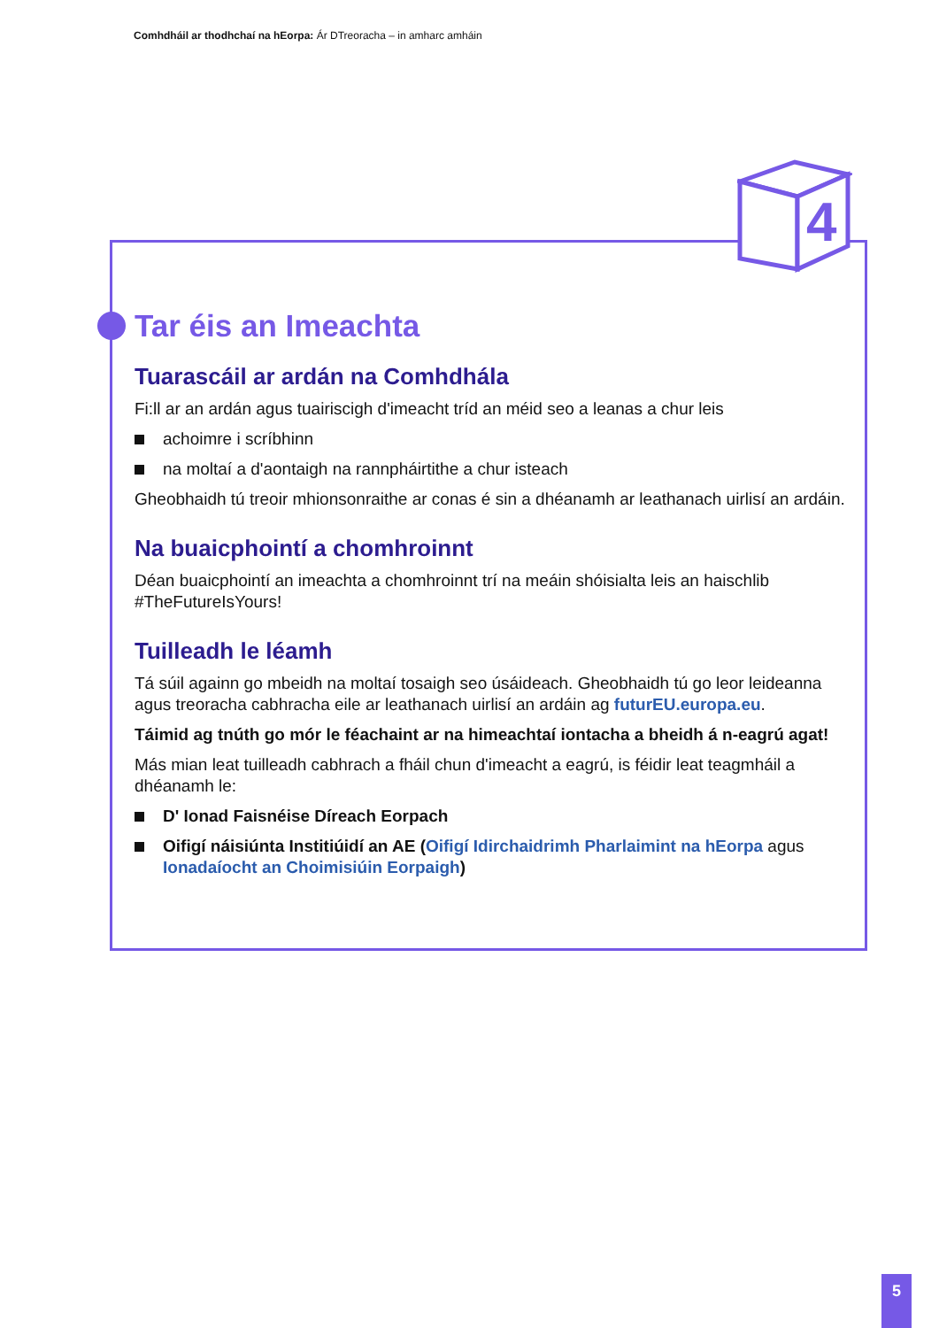Comhdháil ar thodhchaí na hEorpa: Ár DTreoracha – in amharc amháin
4
Tar éis an Imeachta
Tuarascáil ar ardán na Comhdhála
Fi:ll ar an ardán agus tuairiscigh d'imeacht tríd an méid seo a leanas a chur leis
achoimre i scríbhinn
na moltaí a d'aontaigh na rannpháirtithe a chur isteach
Gheobhaidh tú treoir mhionsonraithe ar conas é sin a dhéanamh ar leathanach uirlisí an ardáin.
Na buaicphointí a chomhroinnt
Déan buaicphointí an imeachta a chomhroinnt trí na meáin shóisialta leis an haischlib #TheFutureIsYours!
Tuilleadh le léamh
Tá súil againn go mbeidh na moltaí tosaigh seo úsáideach. Gheobhaidh tú go leor leideanna agus treoracha cabhracha eile ar leathanach uirlisí an ardáin ag futurEU.europa.eu.
Táimid ag tnúth go mór le féachaint ar na himeachtaí iontacha a bheidh á n-eagrú agat!
Más mian leat tuilleadh cabhrach a fháil chun d'imeacht a eagrú, is féidir leat teagmháil a dhéanamh le:
D' Ionad Faisnéise Díreach Eorpach
Oifigí náisiúnta Institiúidí an AE (Oifigí Idirchaidrimh Pharlaimint na hEorpa agus Ionadaíocht an Choimisiúin Eorpaigh)
5